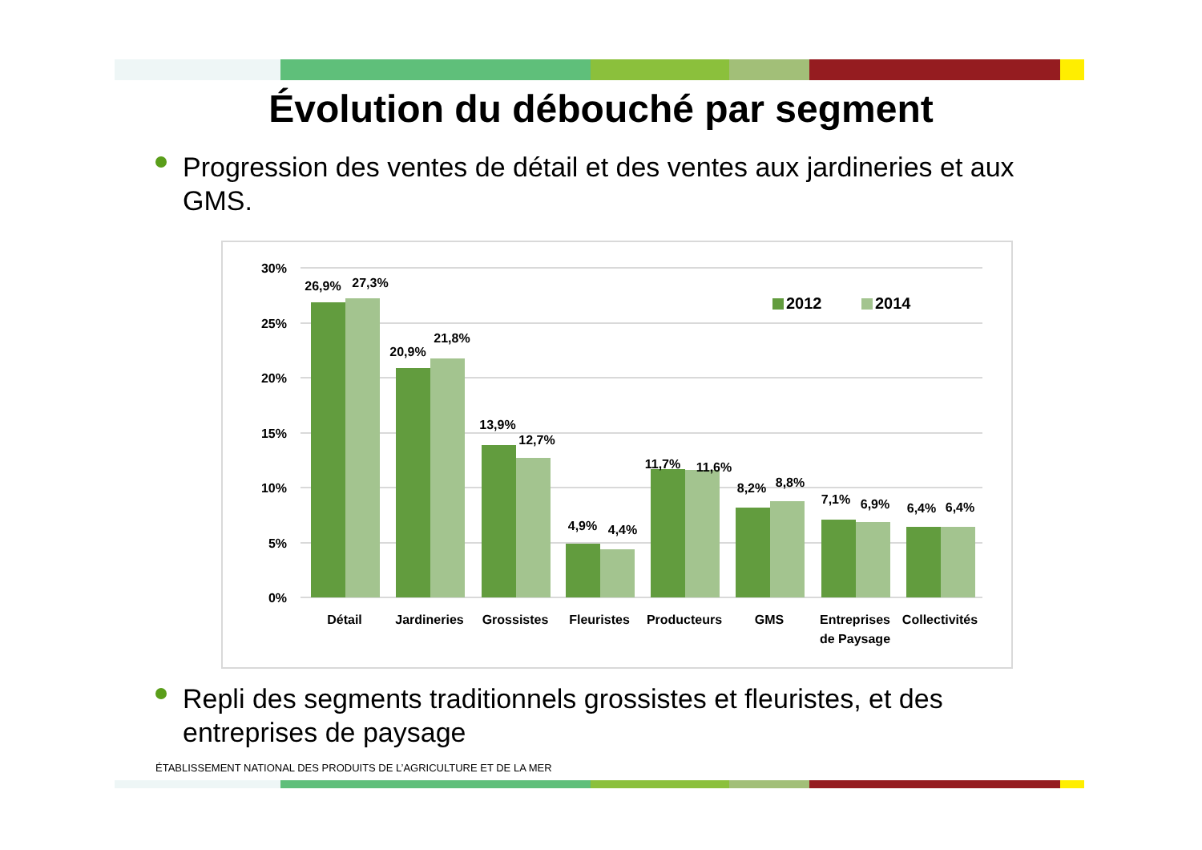Évolution du débouché par segment
Progression des ventes de détail et des ventes aux jardineries et aux GMS.
30%
25%
20%
15%
10%
5%
0%
2012
2014
26,9%
27,3%
20,9%
21,8%
13,9%
12,7%
4,9%
4,4%
11,7%
11,6%
8,2%
8,8%
7,1%
6,9%
6,4%
6,4%
Détail
Jardineries
Grossistes
Fleuristes
Producteurs
GMS
Entreprises
de Paysage
Collectivités
Repli des segments traditionnels grossistes et fleuristes, et des entreprises de paysage
ÉTABLISSEMENT NATIONAL DES PRODUITS DE L’AGRICULTURE ET DE LA MER